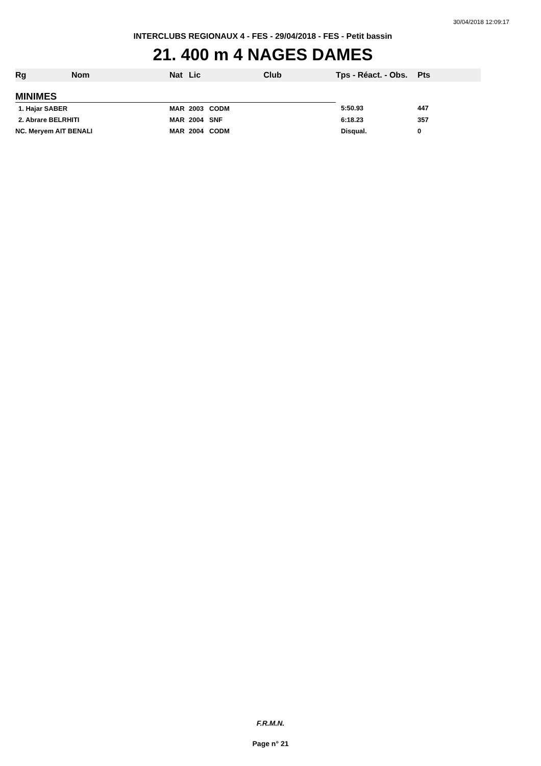30/04/2018 12:09:17
INTERCLUBS REGIONAUX 4 - FES - 29/04/2018 - FES - Petit bassin
21. 400 m 4 NAGES DAMES
| Rg | Nom | Nat | Lic | Club | Tps - Réact. - Obs. | Pts |
| --- | --- | --- | --- | --- | --- | --- |
| MINIMES | | | | | | |
| 1. Hajar SABER | | MAR | 2003 | CODM | 5:50.93 | 447 |
| 2. Abrare BELRHITI | | MAR | 2004 | SNF | 6:18.23 | 357 |
| NC. Meryem AIT BENALI | | MAR | 2004 | CODM | Disqual. | 0 |
F.R.M.N.
Page n° 21